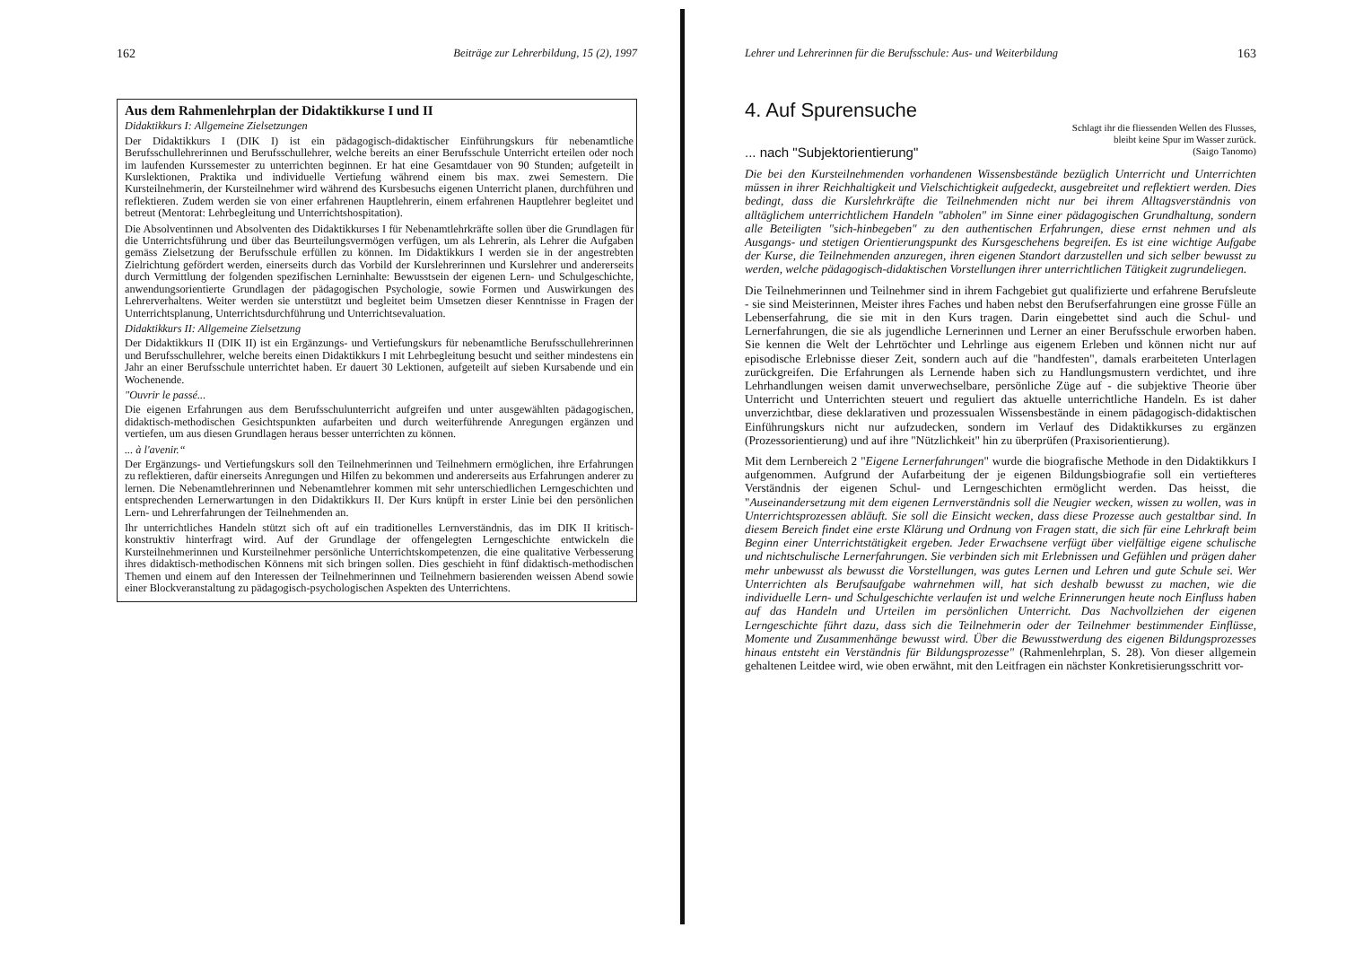162 Beiträge zur Lehrerbildung, 15 (2), 1997
Aus dem Rahmenlehrplan der Didaktikkurse I und II
Didaktikkurs I: Allgemeine Zielsetzungen
Der Didaktikkurs I (DIK I) ist ein pädagogisch-didaktischer Einführungskurs für nebenamtliche Berufsschullehrerinnen und Berufsschullehrer, welche bereits an einer Berufsschule Unterricht erteilen oder noch im laufenden Kurssemester zu unterrichten beginnen. Er hat eine Gesamtdauer von 90 Stunden; aufgeteilt in Kurslektionen, Praktika und individuelle Vertiefung während einem bis max. zwei Semestern. Die Kursteilnehmerin, der Kursteilnehmer wird während des Kursbesuchs eigenen Unterricht planen, durchführen und reflektieren. Zudem werden sie von einer erfahrenen Hauptlehrerin, einem erfahrenen Hauptlehrer begleitet und betreut (Mentorat: Lehrbegleitung und Unterrichtshospitation).
Die Absolventinnen und Absolventen des Didaktikkurses I für Nebenamtlehrkräfte sollen über die Grundlagen für die Unterrichtsführung und über das Beurteilungsvermögen verfügen, um als Lehrerin, als Lehrer die Aufgaben gemäss Zielsetzung der Berufsschule erfüllen zu können. Im Didaktikkurs I werden sie in der angestrebten Zielrichtung gefördert werden, einerseits durch das Vorbild der Kurslehrerinnen und Kurslehrer und andererseits durch Vermittlung der folgenden spezifischen Lerninhalte: Bewusstsein der eigenen Lern- und Schulgeschichte, anwendungsorientierte Grundlagen der pädagogischen Psychologie, sowie Formen und Auswirkungen des Lehrerverhaltens. Weiter werden sie unterstützt und begleitet beim Umsetzen dieser Kenntnisse in Fragen der Unterrichtsplanung, Unterrichtsdurchführung und Unterrichtsevaluation.
Didaktikkurs II: Allgemeine Zielsetzung
Der Didaktikkurs II (DIK II) ist ein Ergänzungs- und Vertiefungskurs für nebenamtliche Berufsschullehrerinnen und Berufsschullehrer, welche bereits einen Didaktikkurs I mit Lehrbegleitung besucht und seither mindestens ein Jahr an einer Berufsschule unterrichtet haben. Er dauert 30 Lektionen, aufgeteilt auf sieben Kursabende und ein Wochenende.
"Ouvrir le passé...
Die eigenen Erfahrungen aus dem Berufsschulunterricht aufgreifen und unter ausgewählten pädagogischen, didaktisch-methodischen Gesichtspunkten aufarbeiten und durch weiterführende Anregungen ergänzen und vertiefen, um aus diesen Grundlagen heraus besser unterrichten zu können.
... à l'avenir.“
Der Ergänzungs- und Vertiefungskurs soll den Teilnehmerinnen und Teilnehmern ermöglichen, ihre Erfahrungen zu reflektieren, dafür einerseits Anregungen und Hilfen zu bekommen und andererseits aus Erfahrungen anderer zu lernen. Die Nebenamtlehrerinnen und Nebenamtlehrer kommen mit sehr unterschiedlichen Lerngeschichten und entsprechenden Lernerwartungen in den Didaktikkurs II. Der Kurs knüpft in erster Linie bei den persönlichen Lern- und Lehrerfahrungen der Teilnehmenden an.
Ihr unterrichtliches Handeln stützt sich oft auf ein traditionelles Lernverständnis, das im DIK II kritisch-konstruktiv hinterfragt wird. Auf der Grundlage der offengelegten Lerngeschichte entwickeln die Kursteilnehmerinnen und Kursteilnehmer persönliche Unterrichtskompetenzen, die eine qualitative Verbesserung ihres didaktisch-methodischen Könnens mit sich bringen sollen. Dies geschieht in fünf didaktisch-methodischen Themen und einem auf den Interessen der Teilnehmerinnen und Teilnehmern basierenden weissen Abend sowie einer Blockveranstaltung zu pädagogisch-psychologischen Aspekten des Unterrichtens.
Lehrer und Lehrerinnen für die Berufsschule: Aus- und Weiterbildung 163
4. Auf Spurensuche
Schlagt ihr die fliessenden Wellen des Flusses,
bleibt keine Spur im Wasser zurück.
(Saigo Tanomo)
... nach "Subjektorientierung"
Die bei den Kursteilnehmenden vorhandenen Wissensbestände bezüglich Unterricht und Unterrichten müssen in ihrer Reichhaltigkeit und Vielschichtigkeit aufgedeckt, ausgebreitet und reflektiert werden. Dies bedingt, dass die Kurslehrkräfte die Teilnehmenden nicht nur bei ihrem Alltagsverständnis von alltäglichem unterrichtlichem Handeln "abholen" im Sinne einer pädagogischen Grundhaltung, sondern alle Beteiligten "sich-hinbegeben" zu den authentischen Erfahrungen, diese ernst nehmen und als Ausgangs- und stetigen Orientierungspunkt des Kursgeschehens begreifen. Es ist eine wichtige Aufgabe der Kurse, die Teilnehmenden anzuregen, ihren eigenen Standort darzustellen und sich selber bewusst zu werden, welche pädagogisch-didaktischen Vorstellungen ihrer unterrichtlichen Tätigkeit zugrundeliegen.
Die Teilnehmerinnen und Teilnehmer sind in ihrem Fachgebiet gut qualifizierte und erfahrene Berufsleute - sie sind Meisterinnen, Meister ihres Faches und haben nebst den Berufserfahrungen eine grosse Fülle an Lebenserfahrung, die sie mit in den Kurs tragen. Darin eingebettet sind auch die Schul- und Lernerfahrungen, die sie als jugendliche Lernerinnen und Lerner an einer Berufsschule erworben haben. Sie kennen die Welt der Lehrtöchter und Lehrlinge aus eigenem Erleben und können nicht nur auf episodische Erlebnisse dieser Zeit, sondern auch auf die "handfesten", damals erarbeiteten Unterlagen zurückgreifen. Die Erfahrungen als Lernende haben sich zu Handlungsmustern verdichtet, und ihre Lehrhandlungen weisen damit unverwechselbare, persönliche Züge auf - die subjektive Theorie über Unterricht und Unterrichten steuert und reguliert das aktuelle unterrichtliche Handeln. Es ist daher unverzichtbar, diese deklarativen und prozessualen Wissensbestände in einem pädagogisch-didaktischen Einführungskurs nicht nur aufzudecken, sondern im Verlauf des Didaktikkurses zu ergänzen (Prozessorientierung) und auf ihre "Nützlichkeit" hin zu überprüfen (Praxisorientierung).
Mit dem Lernbereich 2 "Eigene Lernerfahrungen" wurde die biografische Methode in den Didaktikkurs I aufgenommen. Aufgrund der Aufarbeitung der je eigenen Bildungsbiografie soll ein vertiefteres Verständnis der eigenen Schul- und Lerngeschichten ermöglicht werden. Das heisst, die "Auseinandersetzung mit dem eigenen Lernverständnis soll die Neugier wecken, wissen zu wollen, was in Unterrichtsprozessen abläuft. Sie soll die Einsicht wecken, dass diese Prozesse auch gestaltbar sind. In diesem Bereich findet eine erste Klärung und Ordnung von Fragen statt, die sich für eine Lehrkraft beim Beginn einer Unterrichtstätigkeit ergeben. Jeder Erwachsene verfügt über vielfältige eigene schulische und nichtschulische Lernerfahrungen. Sie verbinden sich mit Erlebnissen und Gefühlen und prägen daher mehr unbewusst als bewusst die Vorstellungen, was gutes Lernen und Lehren und gute Schule sei. Wer Unterrichten als Berufsaufgabe wahrnehmen will, hat sich deshalb bewusst zu machen, wie die individuelle Lern- und Schulgeschichte verlaufen ist und welche Erinnerungen heute noch Einfluss haben auf das Handeln und Urteilen im persönlichen Unterricht. Das Nachvollziehen der eigenen Lerngeschichte führt dazu, dass sich die Teilnehmerin oder der Teilnehmer bestimmender Einflüsse, Momente und Zusammenhänge bewusst wird. Über die Bewusstwerdung des eigenen Bildungsprozesses hinaus entsteht ein Verständnis für Bildungsprozesse" (Rahmenlehrplan, S. 28). Von dieser allgemein gehaltenen Leitdee wird, wie oben erwähnt, mit den Leitfragen ein nächster Konkretisierungsschritt vor-